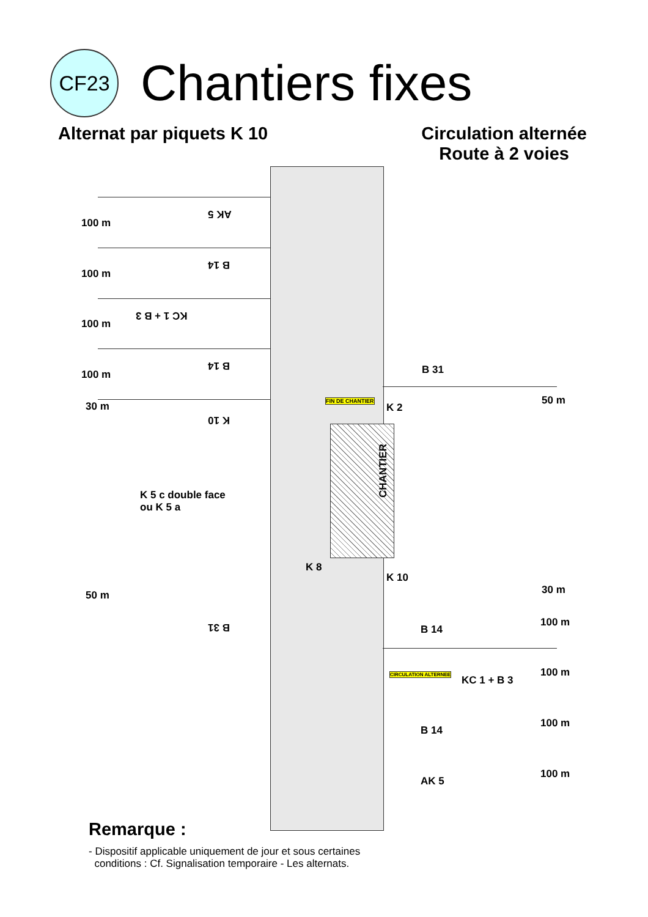CF23
Chantiers fixes
Alternat par piquets K 10 Circulation alternée
Route à 2 voies
AK 5
B 14
KC 1 + B 3
B 14
K 10
B 31
100 m
100 m
100 m
100 m
30 m
50 m
B 31
FIN DE CHANTIER
K 2
50 m
CHANTIER
K 5 c double face
ou K 5 a
K 8
K 10
30 m
B 14
CIRCULATION ALTERNEE
KC 1 + B 3
B 14
AK 5
100 m
100 m
100 m
100 m
Remarque :
- Dispositif applicable uniquement de jour et sous certaines
conditions : Cf. Signalisation temporaire - Les alternats.